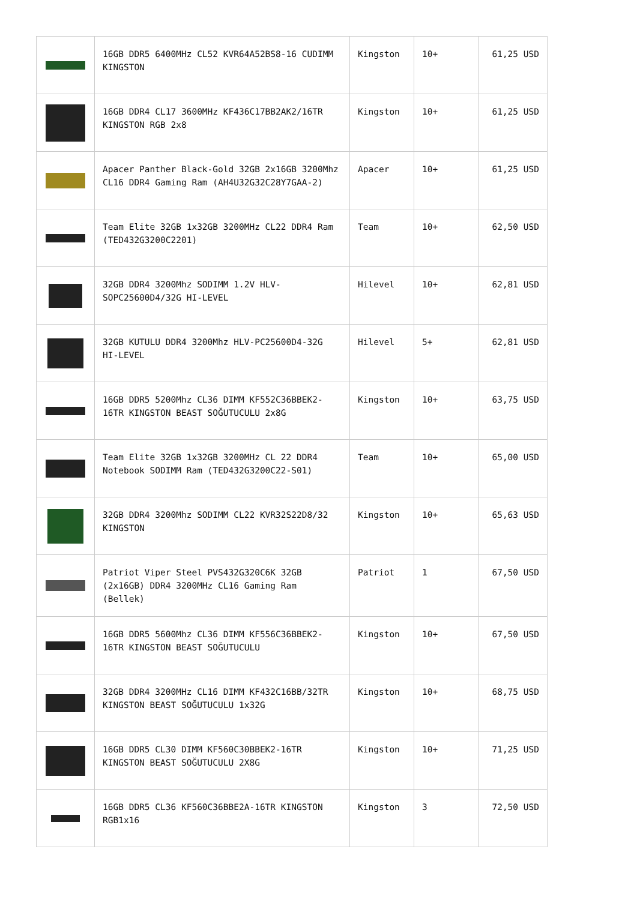| | 16GB DDR5 6400MHz CL52 KVR64A52BS8-16 CUDIMM KINGSTON | Kingston | 10+ | 61,25 USD |
| | 16GB DDR4 CL17 3600MHz KF436C17BB2AK2/16TR KINGSTON RGB 2x8 | Kingston | 10+ | 61,25 USD |
| | Apacer Panther Black-Gold 32GB 2x16GB 3200Mhz CL16 DDR4 Gaming Ram (AH4U32G32C28Y7GAA-2) | Apacer | 10+ | 61,25 USD |
| | Team Elite 32GB 1x32GB 3200MHz CL22 DDR4 Ram (TED432G3200C2201) | Team | 10+ | 62,50 USD |
| | 32GB DDR4 3200Mhz SODIMM 1.2V HLV-SOPC25600D4/32G HI-LEVEL | Hilevel | 10+ | 62,81 USD |
| | 32GB KUTULU DDR4 3200Mhz HLV-PC25600D4-32G HI-LEVEL | Hilevel | 5+ | 62,81 USD |
| | 16GB DDR5 5200Mhz CL36 DIMM KF552C36BBEK2-16TR KINGSTON BEAST SOĞUTUCULU 2x8G | Kingston | 10+ | 63,75 USD |
| | Team Elite 32GB 1x32GB 3200MHz CL 22 DDR4 Notebook SODIMM Ram (TED432G3200C22-S01) | Team | 10+ | 65,00 USD |
| | 32GB DDR4 3200Mhz SODIMM CL22 KVR32S22D8/32 KINGSTON | Kingston | 10+ | 65,63 USD |
| | Patriot Viper Steel PVS432G320C6K 32GB (2x16GB) DDR4 3200MHz CL16 Gaming Ram (Bellek) | Patriot | 1 | 67,50 USD |
| | 16GB DDR5 5600Mhz CL36 DIMM KF556C36BBEK2-16TR KINGSTON BEAST SOĞUTUCULU | Kingston | 10+ | 67,50 USD |
| | 32GB DDR4 3200MHz CL16 DIMM KF432C16BB/32TR KINGSTON BEAST SOĞUTUCULU 1x32G | Kingston | 10+ | 68,75 USD |
| | 16GB DDR5 CL30 DIMM KF560C30BBEK2-16TR KINGSTON BEAST SOĞUTUCULU 2X8G | Kingston | 10+ | 71,25 USD |
| | 16GB DDR5 CL36 KF560C36BBE2A-16TR KINGSTON RGB1x16 | Kingston | 3 | 72,50 USD |